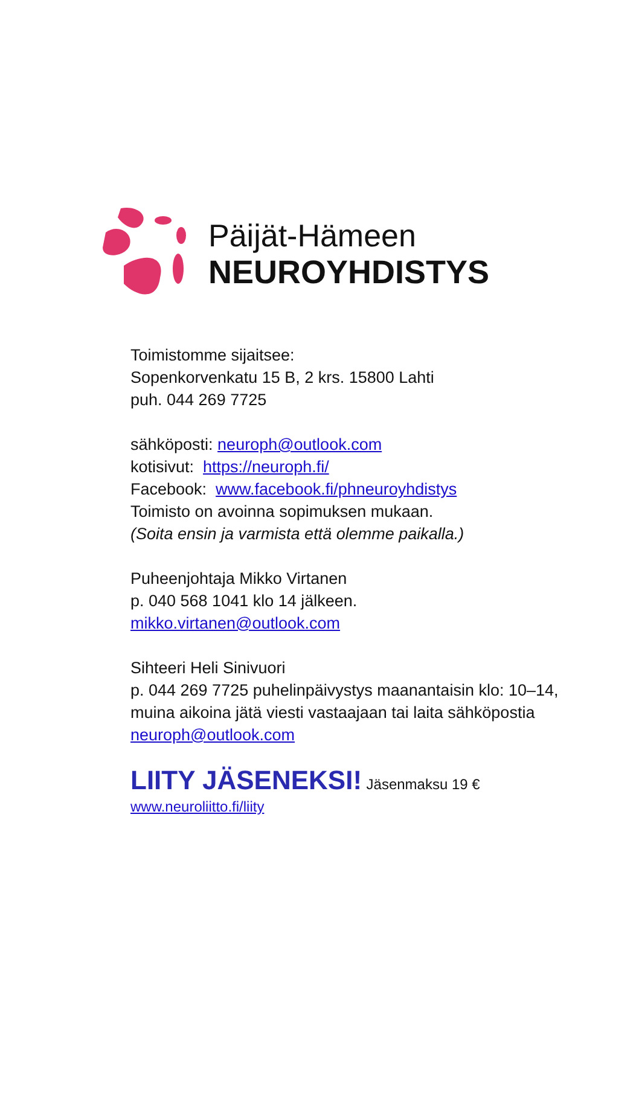Päijät-Hämeen
NEUROYHDISTYS
Toimistomme sijaitsee:
Sopenkorvenkatu 15 B, 2 krs. 15800 Lahti
puh. 044 269 7725
sähköposti: neuroph@outlook.com
kotisivut: https://neuroph.fi/
Facebook: www.facebook.fi/phneuroyhdistys
Toimisto on avoinna sopimuksen mukaan.
(Soita ensin ja varmista että olemme paikalla.)
Puheenjohtaja Mikko Virtanen
p. 040 568 1041 klo 14 jälkeen.
mikko.virtanen@outlook.com
Sihteeri Heli Sinivuori
p. 044 269 7725 puhelinpäivystys maanantaisin klo: 10–14,
muina aikoina jätä viesti vastaajaan tai laita sähköpostia
neuroph@outlook.com
LIITY JÄSENEKSI! Jäsenmaksu 19 €
www.neuroliitto.fi/liity